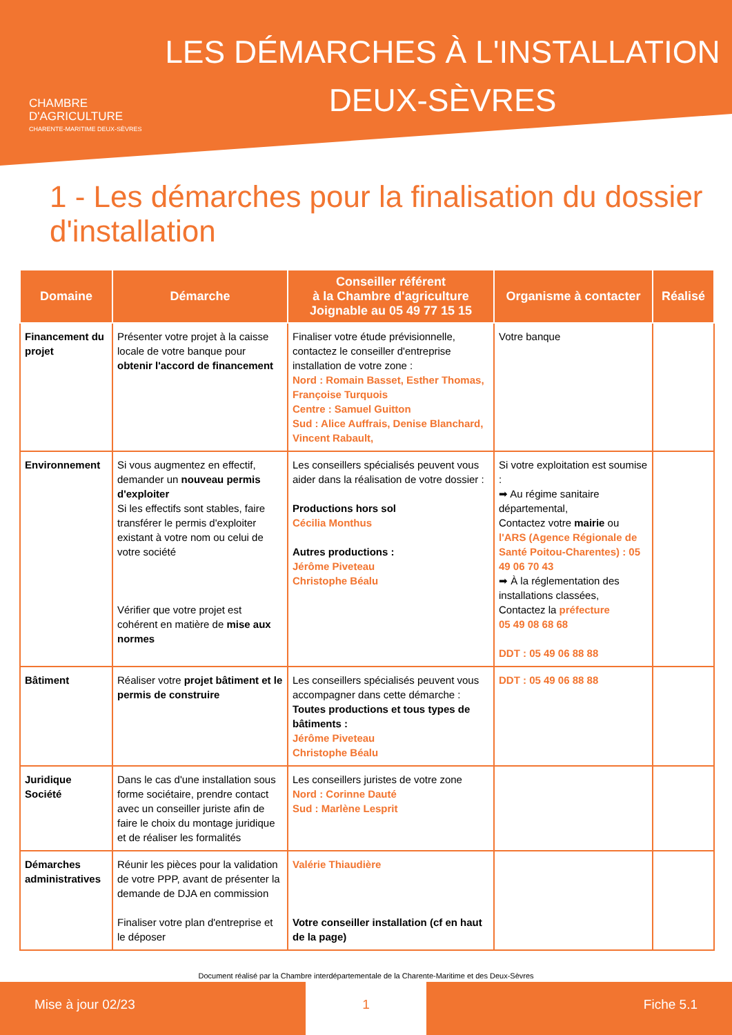CHAMBRE
D'AGRICULTURE
CHARENTE-MARITIME DEUX-SÈVRES
LES DÉMARCHES À L'INSTALLATION
DEUX-SÈVRES
1 - Les démarches pour la finalisation du dossier d'installation
| Domaine | Démarche | Conseiller référent à la Chambre d'agriculture Joignable au 05 49 77 15 15 | Organisme à contacter | Réalisé |
| --- | --- | --- | --- | --- |
| Financement du projet | Présenter votre projet à la caisse locale de votre banque pour obtenir l'accord de financement | Finaliser votre étude prévisionnelle, contactez le conseiller d'entreprise installation de votre zone : Nord : Romain Basset, Esther Thomas, Françoise Turquois Centre : Samuel Guitton Sud : Alice Auffrais, Denise Blanchard, Vincent Rabault, | Votre banque | |
| Environnement | Si vous augmentez en effectif, demander un nouveau permis d'exploiter Si les effectifs sont stables, faire transférer le permis d'exploiter existant à votre nom ou celui de votre société Vérifier que votre projet est cohérent en matière de mise aux normes | Les conseillers spécialisés peuvent vous aider dans la réalisation de votre dossier : Productions hors sol Cécilia Monthus Autres productions : Jérôme Piveteau Christophe Béalu | Si votre exploitation est soumise : ➡ Au régime sanitaire départemental, Contactez votre mairie ou l'ARS (Agence Régionale de Santé Poitou-Charentes) : 05 49 06 70 43 ➡ À la réglementation des installations classées, Contactez la préfecture 05 49 08 68 68 DDT : 05 49 06 88 88 | |
| Bâtiment | Réaliser votre projet bâtiment et le permis de construire | Les conseillers spécialisés peuvent vous accompagner dans cette démarche : Toutes productions et tous types de bâtiments : Jérôme Piveteau Christophe Béalu | DDT : 05 49 06 88 88 | |
| Juridique Société | Dans le cas d'une installation sous forme sociétaire, prendre contact avec un conseiller juriste afin de faire le choix du montage juridique et de réaliser les formalités | Les conseillers juristes de votre zone Nord : Corinne Dauté Sud : Marlène Lesprit | | |
| Démarches administratives | Réunir les pièces pour la validation de votre PPP, avant de présenter la demande de DJA en commission Finaliser votre plan d'entreprise et le déposer | Valérie Thiaudière Votre conseiller installation (cf en haut de la page) | | |
Document réalisé par la Chambre interdépartementale de la Charente-Maritime et des Deux-Sèvres
Mise à jour 02/23 1 Fiche 5.1